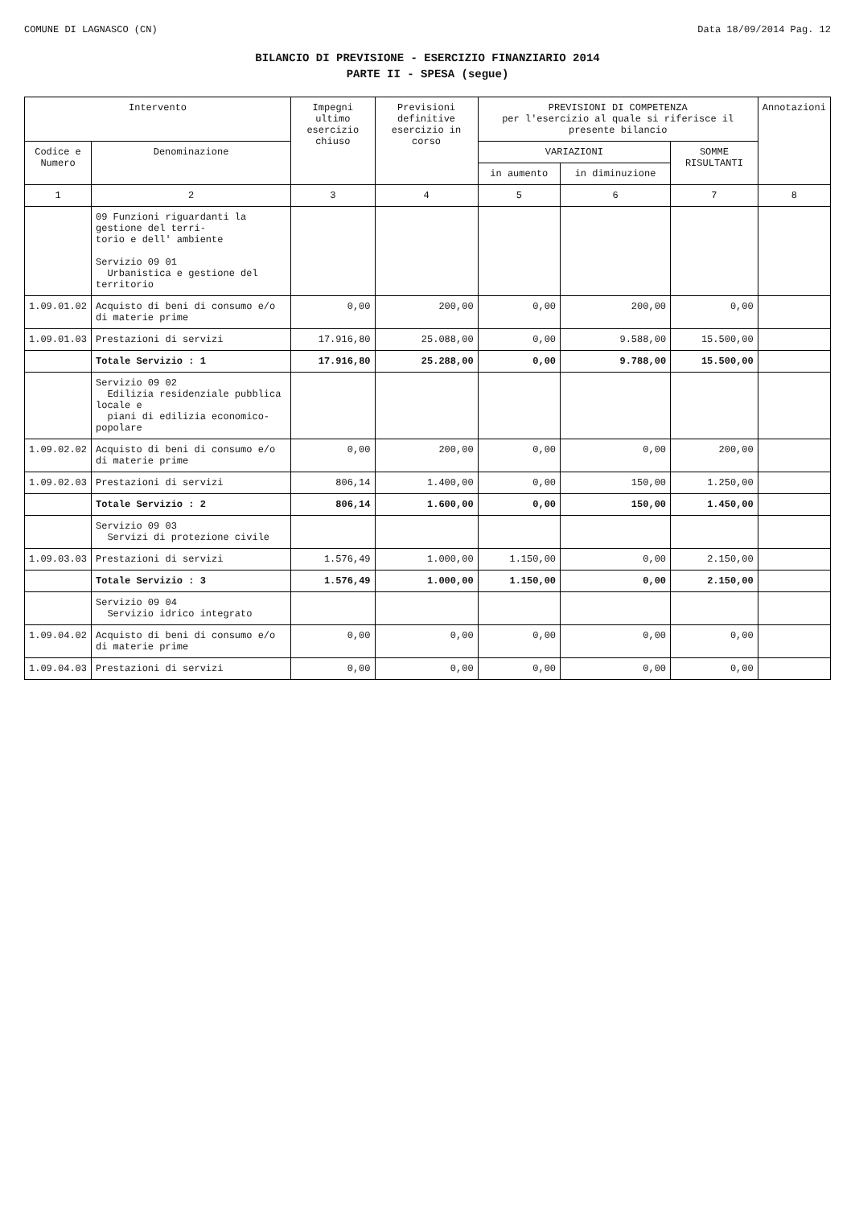COMUNE DI LAGNASCO (CN) Data 18/09/2014 Pag. 12
BILANCIO DI PREVISIONE - ESERCIZIO FINANZIARIO 2014
PARTE II - SPESA (segue)
| Intervento | | Impegni ultimo esercizio chiuso | Previsioni definitive esercizio in corso | PREVISIONI DI COMPETENZA per l'esercizio al quale si riferisce il presente bilancio | | | Annotazioni |
| --- | --- | --- | --- | --- | --- | --- | --- |
| Codice e Numero | Denominazione | | | VARIAZIONI | | SOMME RISULTANTI | |
| | | | | in aumento | in diminuzione | | |
| 1 | 2 | 3 | 4 | 5 | 6 | 7 | 8 |
| | 09 Funzioni riguardanti la gestione del terri- torio e dell' ambiente Servizio 09 01 Urbanistica e gestione del territorio | | | | | | |
| 1.09.01.02 | Acquisto di beni di consumo e/o di materie prime | 0,00 | 200,00 | 0,00 | 200,00 | 0,00 | |
| 1.09.01.03 | Prestazioni di servizi | 17.916,80 | 25.088,00 | 0,00 | 9.588,00 | 15.500,00 | |
| | Totale Servizio : 1 | 17.916,80 | 25.288,00 | 0,00 | 9.788,00 | 15.500,00 | |
| | Servizio 09 02 Edilizia residenziale pubblica locale e piani di edilizia economico-popolare | | | | | | |
| 1.09.02.02 | Acquisto di beni di consumo e/o di materie prime | 0,00 | 200,00 | 0,00 | 0,00 | 200,00 | |
| 1.09.02.03 | Prestazioni di servizi | 806,14 | 1.400,00 | 0,00 | 150,00 | 1.250,00 | |
| | Totale Servizio : 2 | 806,14 | 1.600,00 | 0,00 | 150,00 | 1.450,00 | |
| | Servizio 09 03 Servizi di protezione civile | | | | | | |
| 1.09.03.03 | Prestazioni di servizi | 1.576,49 | 1.000,00 | 1.150,00 | 0,00 | 2.150,00 | |
| | Totale Servizio : 3 | 1.576,49 | 1.000,00 | 1.150,00 | 0,00 | 2.150,00 | |
| | Servizio 09 04 Servizio idrico integrato | | | | | | |
| 1.09.04.02 | Acquisto di beni di consumo e/o di materie prime | 0,00 | 0,00 | 0,00 | 0,00 | 0,00 | |
| 1.09.04.03 | Prestazioni di servizi | 0,00 | 0,00 | 0,00 | 0,00 | 0,00 | |